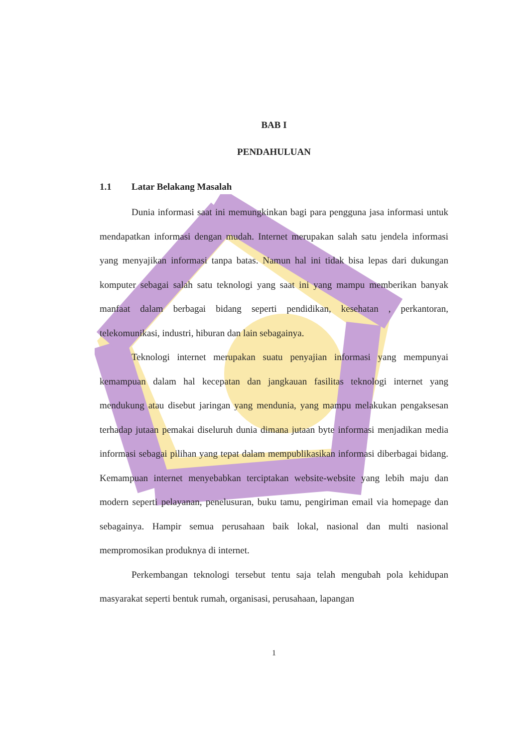BAB I
PENDAHULUAN
1.1 Latar Belakang Masalah
Dunia informasi saat ini memungkinkan bagi para pengguna jasa informasi untuk mendapatkan informasi dengan mudah. Internet merupakan salah satu jendela informasi yang menyajikan informasi tanpa batas. Namun hal ini tidak bisa lepas dari dukungan komputer sebagai salah satu teknologi yang saat ini yang mampu memberikan banyak manfaat dalam berbagai bidang seperti pendidikan, kesehatan , perkantoran, telekomunikasi, industri, hiburan dan lain sebagainya.
Teknologi internet merupakan suatu penyajian informasi yang mempunyai kemampuan dalam hal kecepatan dan jangkauan fasilitas teknologi internet yang mendukung atau disebut jaringan yang mendunia, yang mampu melakukan pengaksesan terhadap jutaan pemakai diseluruh dunia dimana jutaan byte informasi menjadikan media informasi sebagai pilihan yang tepat dalam mempublikasikan informasi diberbagai bidang. Kemampuan internet menyebabkan terciptakan website-website yang lebih maju dan modern seperti pelayanan, penelusuran, buku tamu, pengiriman email via homepage dan sebagainya. Hampir semua perusahaan baik lokal, nasional dan multi nasional mempromosikan produknya di internet.
Perkembangan teknologi tersebut tentu saja telah mengubah pola kehidupan masyarakat seperti bentuk rumah, organisasi, perusahaan, lapangan
1